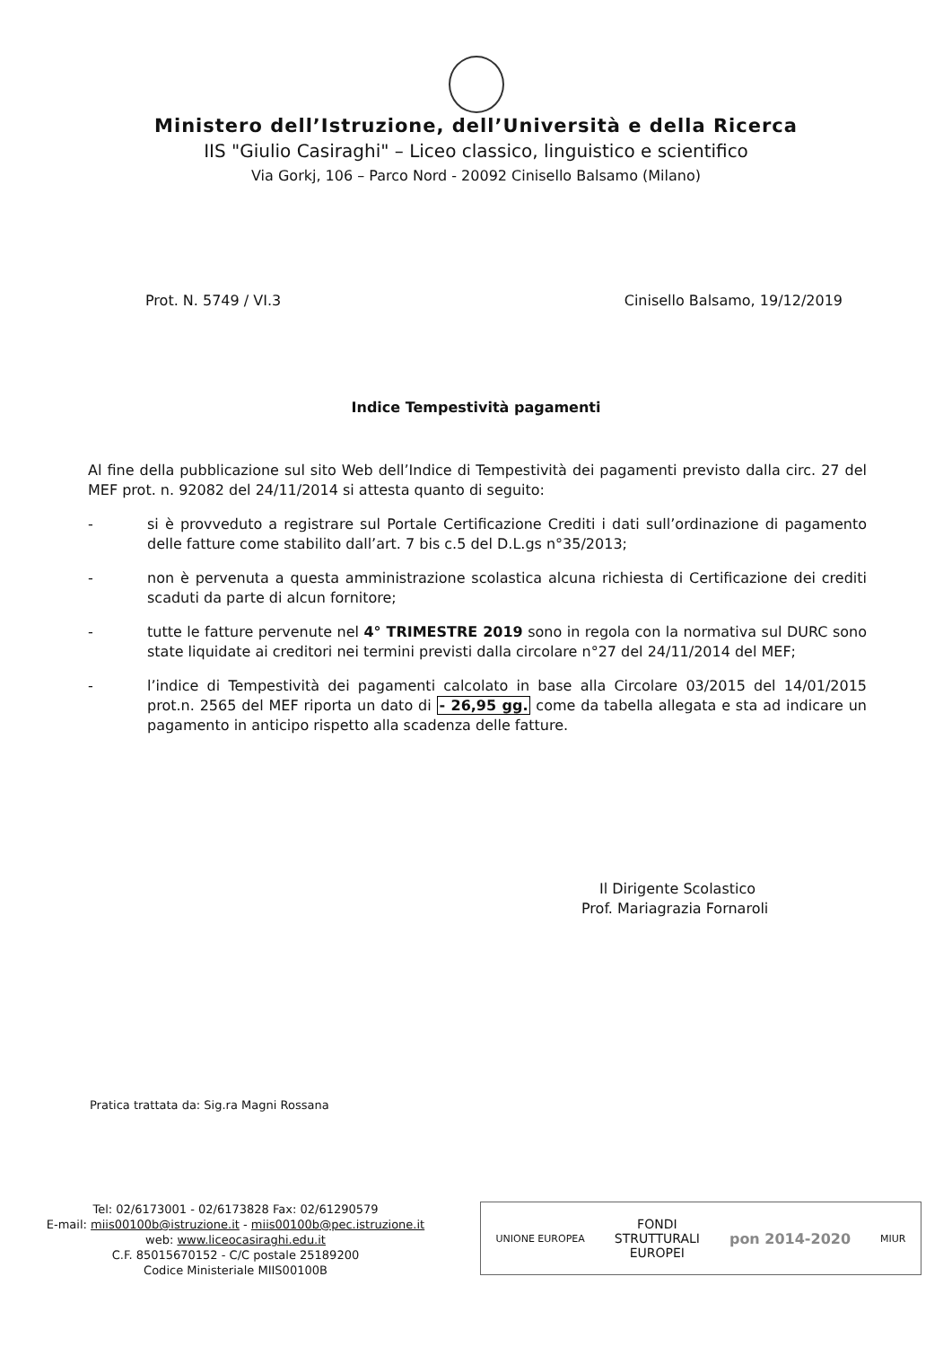Ministero dell’Istruzione, dell’Università e della Ricerca
IIS "Giulio Casiraghi" – Liceo classico, linguistico e scientifico
Via Gorkj, 106 – Parco Nord - 20092 Cinisello Balsamo (Milano)
Prot. N. 5749 / VI.3 Cinisello Balsamo, 19/12/2019
Indice Tempestività pagamenti
Al fine della pubblicazione sul sito Web dell’Indice di Tempestività dei pagamenti previsto dalla circ. 27 del MEF prot. n. 92082 del 24/11/2014 si attesta quanto di seguito:
- si è provveduto a registrare sul Portale Certificazione Crediti i dati sull’ordinazione di pagamento delle fatture come stabilito dall’art. 7 bis c.5 del D.L.gs n°35/2013;
- non è pervenuta a questa amministrazione scolastica alcuna richiesta di Certificazione dei crediti scaduti da parte di alcun fornitore;
- tutte le fatture pervenute nel 4° TRIMESTRE 2019 sono in regola con la normativa sul DURC sono state liquidate ai creditori nei termini previsti dalla circolare n°27 del 24/11/2014 del MEF;
- l’indice di Tempestività dei pagamenti calcolato in base alla Circolare 03/2015 del 14/01/2015 prot.n. 2565 del MEF riporta un dato di - 26,95 gg. come da tabella allegata e sta ad indicare un pagamento in anticipo rispetto alla scadenza delle fatture.
Il Dirigente Scolastico
Prof. Mariagrazia Fornaroli
Pratica trattata da: Sig.ra Magni Rossana
Tel: 02/6173001 - 02/6173828 Fax: 02/61290579
E-mail: miis00100b@istruzione.it - miis00100b@pec.istruzione.it
web: www.liceocasiraghi.edu.it
C.F. 85015670152 - C/C postale 25189200
Codice Ministeriale MIIS00100B
UNIONE EUROPEA FONDI
STRUTTURALI
EUROPEI pon 2014-2020 MIUR